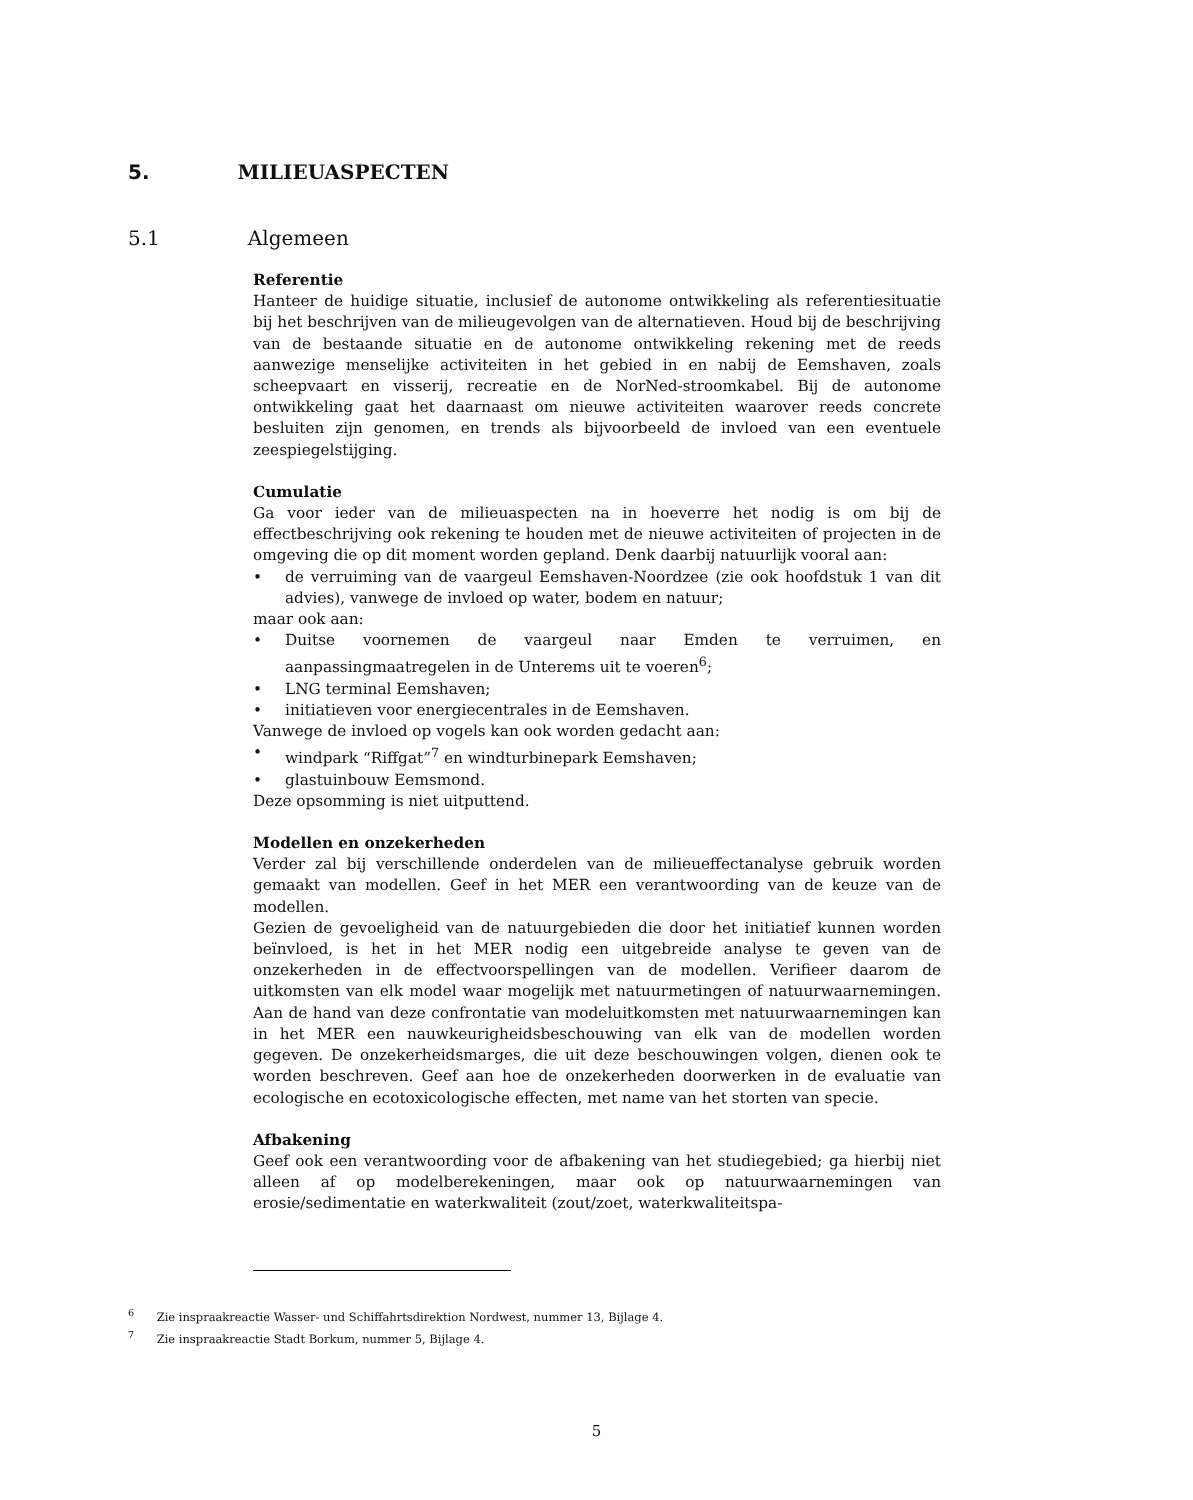5. MILIEUASPECTEN
5.1 Algemeen
Referentie
Hanteer de huidige situatie, inclusief de autonome ontwikkeling als referentiesituatie bij het beschrijven van de milieugevolgen van de alternatieven. Houd bij de beschrijving van de bestaande situatie en de autonome ontwikkeling rekening met de reeds aanwezige menselijke activiteiten in het gebied in en nabij de Eemshaven, zoals scheepvaart en visserij, recreatie en de NorNed-stroomkabel. Bij de autonome ontwikkeling gaat het daarnaast om nieuwe activiteiten waarover reeds concrete besluiten zijn genomen, en trends als bijvoorbeeld de invloed van een eventuele zeespiegelstijging.
Cumulatie
Ga voor ieder van de milieuaspecten na in hoeverre het nodig is om bij de effectbeschrijving ook rekening te houden met de nieuwe activiteiten of projecten in de omgeving die op dit moment worden gepland. Denk daarbij natuurlijk vooral aan:
de verruiming van de vaargeul Eemshaven-Noordzee (zie ook hoofdstuk 1 van dit advies), vanwege de invloed op water, bodem en natuur;
maar ook aan:
Duitse voornemen de vaargeul naar Emden te verruimen, en aanpassingmaatregelen in de Unterems uit te voeren<sup>6</sup>;
LNG terminal Eemshaven;
initiatieven voor energiecentrales in de Eemshaven.
Vanwege de invloed op vogels kan ook worden gedacht aan:
windpark “Riffgat”<sup>7</sup> en windturbinepark Eemshaven;
glastuinbouw Eemsmond.
Deze opsomming is niet uitputtend.
Modellen en onzekerheden
Verder zal bij verschillende onderdelen van de milieueffectanalyse gebruik worden gemaakt van modellen. Geef in het MER een verantwoording van de keuze van de modellen.
Gezien de gevoeligheid van de natuurgebieden die door het initiatief kunnen worden beïnvloed, is het in het MER nodig een uitgebreide analyse te geven van de onzekerheden in de effectvoorspellingen van de modellen. Verifieer daarom de uitkomsten van elk model waar mogelijk met natuurmetingen of natuurwaarnemingen. Aan de hand van deze confrontatie van modeluitkomsten met natuurwaarnemingen kan in het MER een nauwkeurigheidsbeschouwing van elk van de modellen worden gegeven. De onzekerheidsmarges, die uit deze beschouwingen volgen, dienen ook te worden beschreven. Geef aan hoe de onzekerheden doorwerken in de evaluatie van ecologische en ecotoxicologische effecten, met name van het storten van specie.
Afbakening
Geef ook een verantwoording voor de afbakening van het studiegebied; ga hierbij niet alleen af op modelberekeningen, maar ook op natuurwaarnemingen van erosie/sedimentatie en waterkwaliteit (zout/zoet, waterkwaliteitspa-
<sup>6</sup> Zie inspraakreactie Wasser- und Schiffahrtsdirektion Nordwest, nummer 13, Bijlage 4.
<sup>7</sup> Zie inspraakreactie Stadt Borkum, nummer 5, Bijlage 4.
5